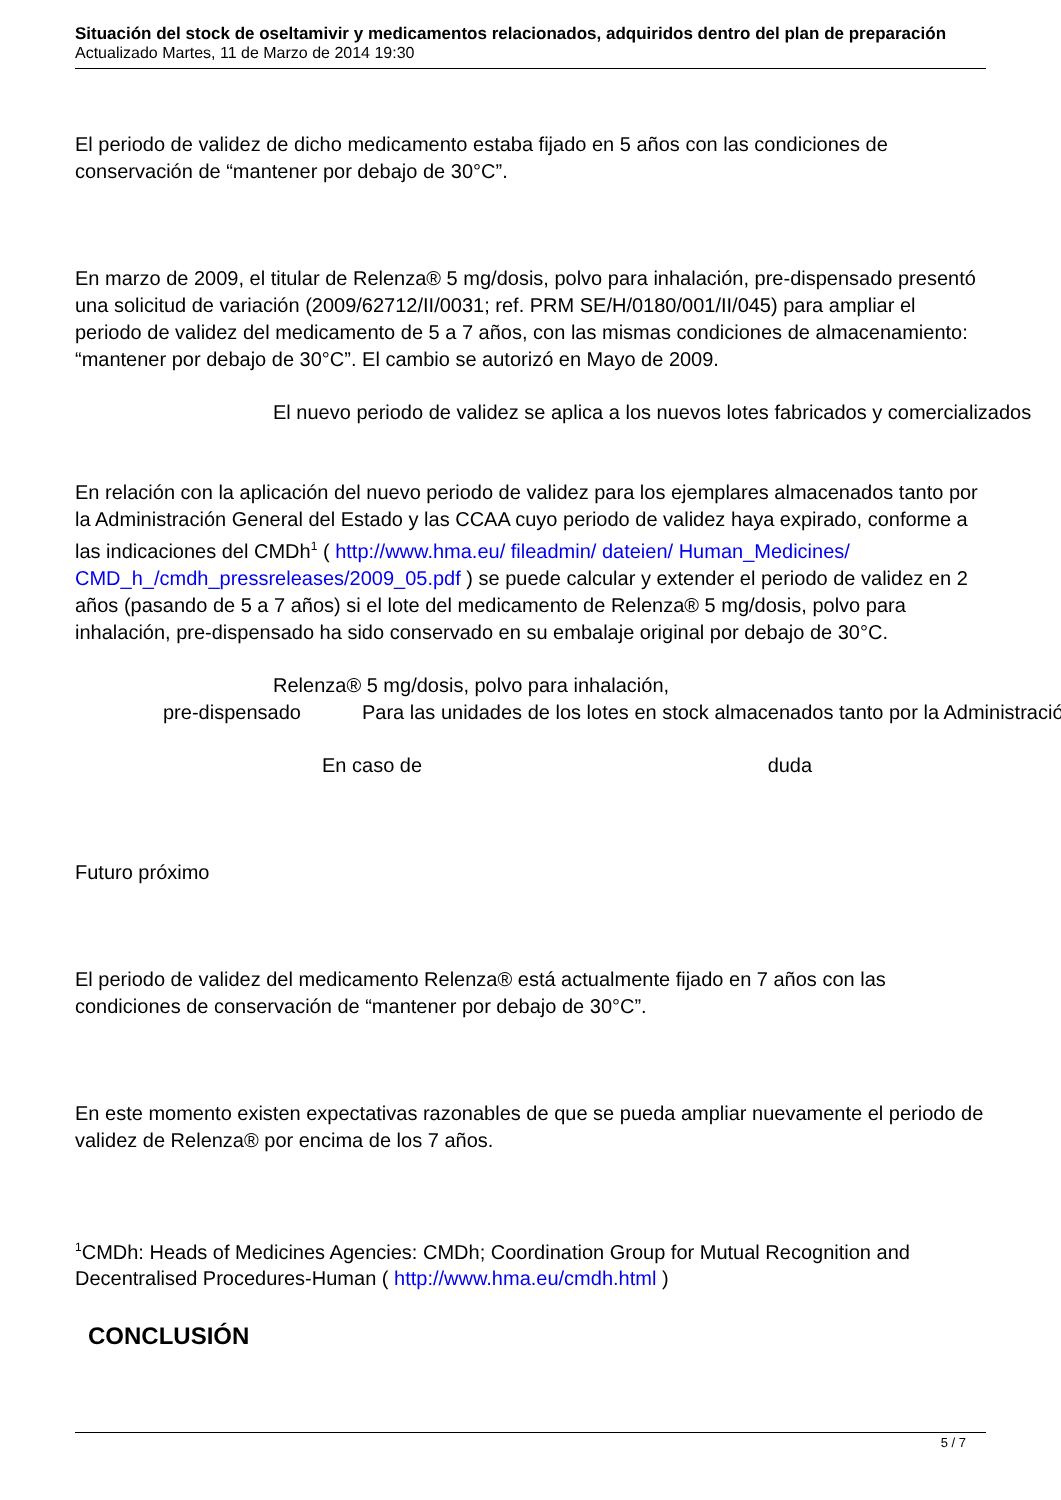Situación del stock de oseltamivir y medicamentos relacionados, adquiridos dentro del plan de preparación
Actualizado Martes, 11 de Marzo de 2014 19:30
El periodo de validez de dicho medicamento estaba fijado en 5 años con las condiciones de conservación de “mantener por debajo de 30°C”.
En marzo de 2009, el titular de Relenza® 5 mg/dosis, polvo para inhalación, pre-dispensado presentó una solicitud de variación (2009/62712/II/0031; ref. PRM SE/H/0180/001/II/045) para ampliar el periodo de validez del medicamento de 5 a 7 años, con las mismas condiciones de almacenamiento: “mantener por debajo de 30°C”. El cambio se autorizó en Mayo de 2009.
El nuevo periodo de validez se aplica a los nuevos lotes fabricados y comercializados
En relación con la aplicación del nuevo periodo de validez para los ejemplares almacenados tanto por la Administración General del Estado y las CCAA cuyo periodo de validez haya expirado, conforme a las indicaciones del CMDh<sup>1</sup> ( http://www.hma.eu/ fileadmin/ dateien/ Human_Medicines/ CMD_h_/cmdh_pressreleases/2009_05.pdf ) se puede calcular y extender el periodo de validez en 2 años (pasando de 5 a 7 años) si el lote del medicamento de Relenza® 5 mg/dosis, polvo para inhalación, pre-dispensado ha sido conservado en su embalaje original por debajo de 30°C.
Relenza® 5 mg/dosis, polvo para inhalación,
pre-dispensado Para las unidades de los lotes en stock almacenados tanto por la Administración
En caso de duda
Futuro próximo
El periodo de validez del medicamento Relenza® está actualmente fijado en 7 años con las condiciones de conservación de “mantener por debajo de 30°C”.
En este momento existen expectativas razonables de que se pueda ampliar nuevamente el periodo de validez de Relenza® por encima de los 7 años.
<sup>1</sup> CMDh: Heads of Medicines Agencies: CMDh; Coordination Group for Mutual Recognition and Decentralised Procedures-Human ( http://www.hma.eu/cmdh.html )
CONCLUSIÓN
5 / 7